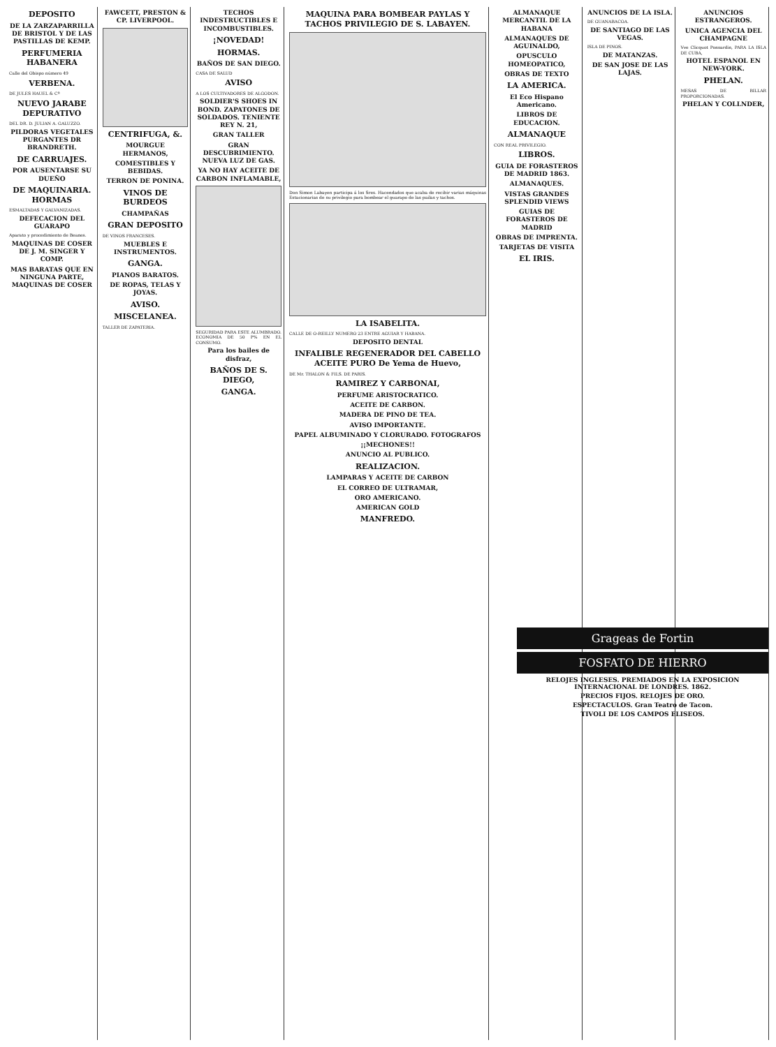DEPOSITO
DE LA ZARZAPARRILLA DE BRISTOL Y DE LAS PASTILLAS DE KEMP.
PERFUMERIA HABANERA
Calle del Obispo número 49
VERBENA.
DE JULES HAUEL & Cª
NUEVO JARABE DEPURATIVO
DEL DR. D. JULIAN A. GALUZZO.
PILDORAS VEGETALES PURGANTES DR BRANDRETH.
DE CARRUAJES.
POR AUSENTARSE SU DUEÑO
DE MAQUINARIA. HORMAS
ESMALTADAS Y GALVANIZADAS.
DEFECACION DEL GUARAPO
Aparato y procedimiento de Beanes.
MAQUINAS DE COSER DE J. M. SINGER Y COMP.
MAS BARATAS QUE EN NINGUNA PARTE, MAQUINAS DE COSER
FAWCETT, PRESTON & CP. LIVERPOOL.
CENTRIFUGA, &.
MOURGUE HERMANOS,
COMESTIBLES Y BEBIDAS.
TERRON DE PONINA.
VINOS DE BURDEOS
CHAMPAÑAS
GRAN DEPOSITO
DE VINOS FRANCESES.
MUEBLES E INSTRUMENTOS.
GANGA.
PIANOS BARATOS.
DE ROPAS, TELAS Y JOYAS.
AVISO.
MISCELANEA.
TALLER DE ZAPATERIA.
TECHOS INDESTRUCTIBLES E INCOMBUSTIBLES.
¡NOVEDAD!
HORMAS.
BAÑOS DE SAN DIEGO.
CASA DE SALUD
AVISO
A LOS CULTIVADORES DE ALGODON.
SOLDIER'S SHOES IN BOND. ZAPATONES DE SOLDADOS. TENIENTE REY N. 21,
GRAN TALLER
GRAN DESCUBRIMIENTO. NUEVA LUZ DE GAS.
YA NO HAY ACEITE DE CARBON INFLAMABLE,
SEGURIDAD PARA ESTE ALUMBRADO. ECONOMIA DE 50 P% EN EL CONSUMO.
Para los bailes de disfraz,
BAÑOS DE S. DIEGO,
GANGA.
MAQUINA PARA BOMBEAR PAYLAS Y TACHOS PRIVILEGIO DE S. LABAYEN.
Don Simon Labayen participa á los Sres. Hacendados que acaba de recibir varias máquinas Estacionarias de su privilegio para bombear el guarapo de las pailas y tachos.
LA ISABELITA.
CALLE DE O-REILLY NUMERO 23 ENTRE AGUIAR Y HABANA.
DEPOSITO DENTAL
INFALIBLE REGENERADOR DEL CABELLO ACEITE PURO De Yema de Huevo,
DE Mr. THALON & FILS. DE PARIS.
RAMIREZ Y CARBONAI,
PERFUME ARISTOCRATICO.
ACEITE DE CARBON.
MADERA DE PINO DE TEA.
AVISO IMPORTANTE.
PAPEL ALBUMINADO Y CLORURADO. FOTOGRAFOS
¡¡MECHONES!!
ANUNCIO AL PUBLICO.
REALIZACION.
LAMPARAS Y ACEITE DE CARBON
EL CORREO DE ULTRAMAR,
ORO AMERICANO.
AMERICAN GOLD
MANFREDO.
ALMANAQUE MERCANTIL DE LA HABANA
ALMANAQUES DE AGUINALDO,
OPUSCULO HOMEOPATICO,
OBRAS DE TEXTO
LA AMERICA.
El Eco Hispano Americano.
LIBROS DE EDUCACION.
ALMANAQUE
CON REAL PRIVILEGIO.
LIBROS.
GUIA DE FORASTEROS DE MADRID 1863.
ALMANAQUES.
VISTAS GRANDES SPLENDID VIEWS
GUIAS DE FORASTEROS DE MADRID
OBRAS DE IMPRENTA.
TARJETAS DE VISITA
EL IRIS.
ANUNCIOS DE LA ISLA.
DE GUANABACOA.
DE SANTIAGO DE LAS VEGAS.
ISLA DE PINOS.
DE MATANZAS.
DE SAN JOSE DE LAS LAJAS.
ANUNCIOS ESTRANGEROS.
UNICA AGENCIA DEL CHAMPAGNE
Vve Clicquot Ponsardin, PARA LA ISLA DE CUBA,
HOTEL ESPANOL EN NEW-YORK.
PHELAN.
MESAS DE BILLAR PROPORCIONADAS.
PHELAN Y COLLNDER,
Grageas de Fortin
FOSFATO DE HIERRO
RELOJES INGLESES. PREMIADOS EN LA EXPOSICION INTERNACIONAL DE LONDRES. 1862.
PRECIOS FIJOS. RELOJES DE ORO.
ESPECTACULOS. Gran Teatro de Tacon.
TIVOLI DE LOS CAMPOS ELISEOS.